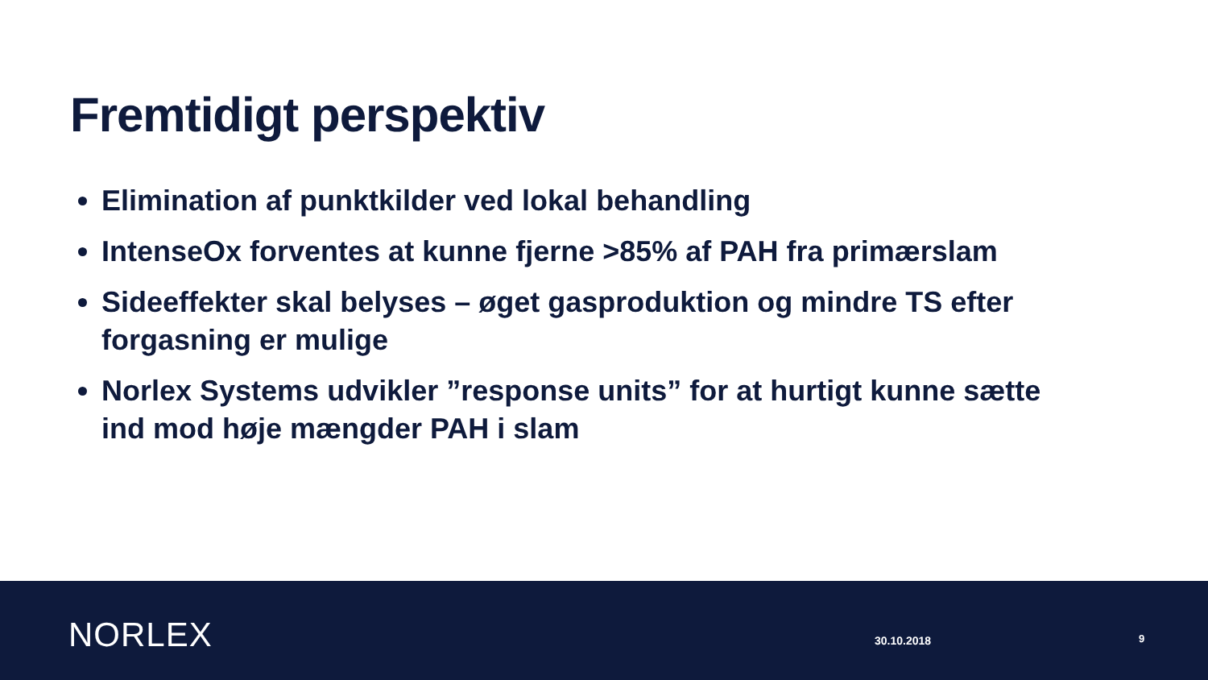Fremtidigt perspektiv
Elimination af punktkilder ved lokal behandling
IntenseOx forventes at kunne fjerne >85% af PAH fra primærslam
Sideeffekter skal belyses – øget gasproduktion og mindre TS efter forgasning er mulige
Norlex Systems udvikler ”response units” for at hurtigt kunne sætte ind mod høje mængder PAH i slam
NORLEX 30.10.2018 9